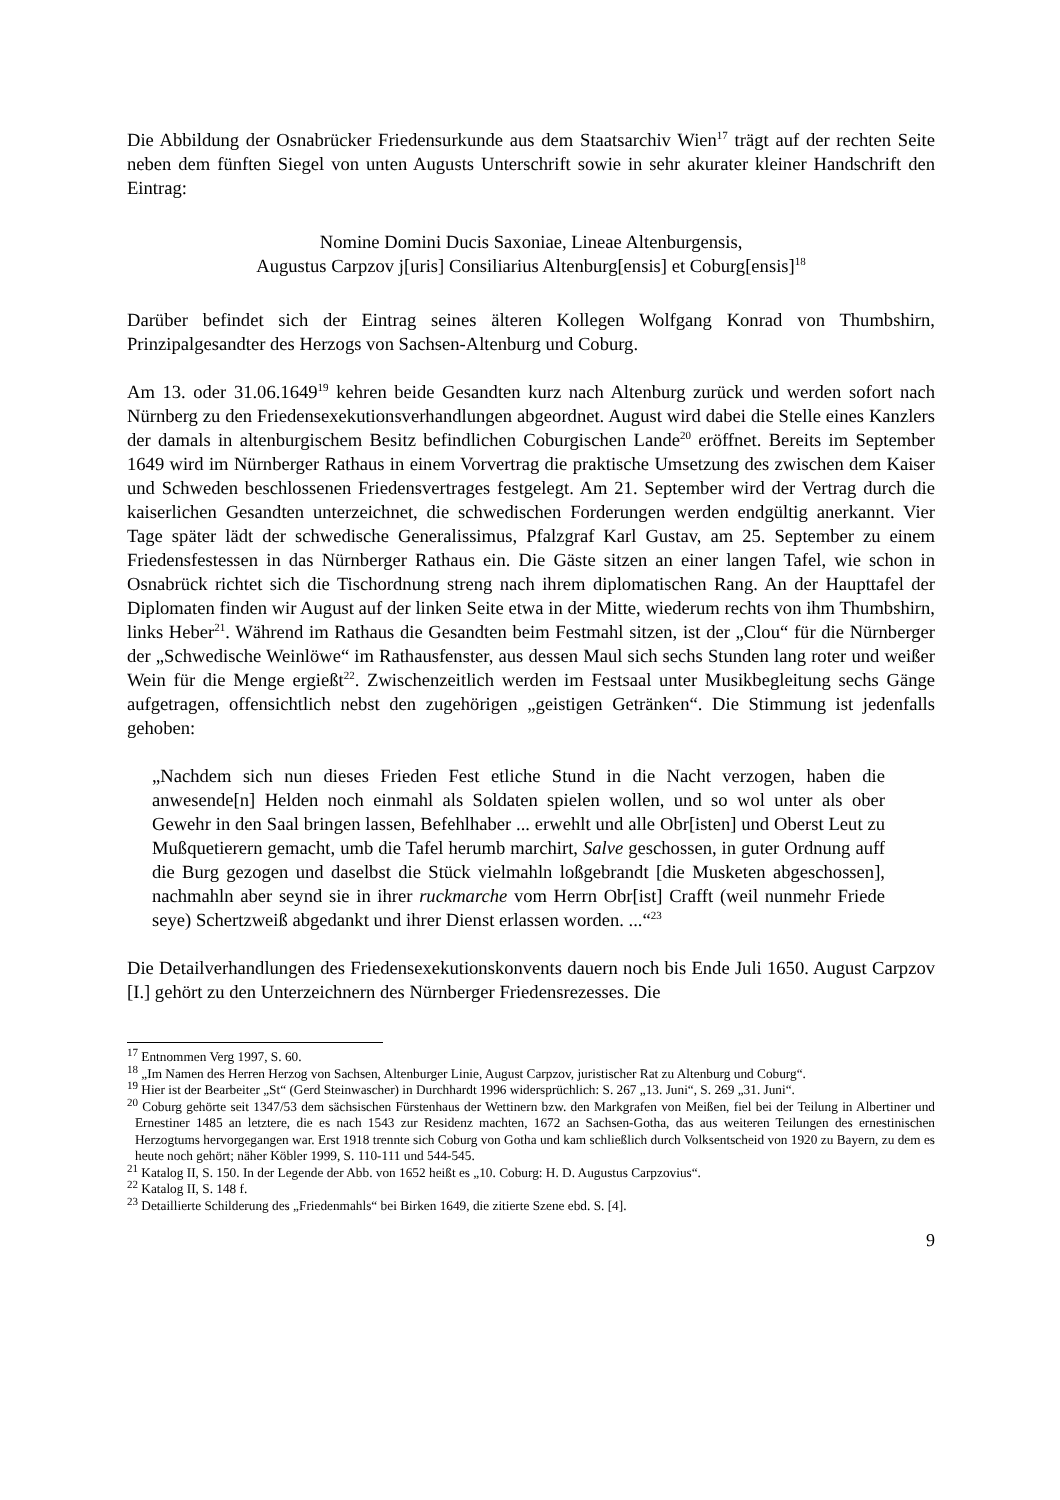Die Abbildung der Osnabrücker Friedensurkunde aus dem Staatsarchiv Wien<sup>17</sup> trägt auf der rechten Seite neben dem fünften Siegel von unten Augusts Unterschrift sowie in sehr akurater kleiner Handschrift den Eintrag:
Nomine Domini Ducis Saxoniae, Lineae Altenburgensis,
Augustus Carpzov j[uris] Consiliarius Altenburg[ensis] et Coburg[ensis]<sup>18</sup>
Darüber befindet sich der Eintrag seines älteren Kollegen Wolfgang Konrad von Thumbshirn, Prinzipalgesandter des Herzogs von Sachsen-Altenburg und Coburg.
Am 13. oder 31.06.1649<sup>19</sup> kehren beide Gesandten kurz nach Altenburg zurück und werden sofort nach Nürnberg zu den Friedensexekutionsverhandlungen abgeordnet. August wird dabei die Stelle eines Kanzlers der damals in altenburgischem Besitz befindlichen Coburgischen Lande<sup>20</sup> eröffnet. Bereits im September 1649 wird im Nürnberger Rathaus in einem Vorvertrag die praktische Umsetzung des zwischen dem Kaiser und Schweden beschlossenen Friedensvertrages festgelegt. Am 21. September wird der Vertrag durch die kaiserlichen Gesandten unterzeichnet, die schwedischen Forderungen werden endgültig anerkannt. Vier Tage später lädt der schwedische Generalissimus, Pfalzgraf Karl Gustav, am 25. September zu einem Friedensfestessen in das Nürnberger Rathaus ein. Die Gäste sitzen an einer langen Tafel, wie schon in Osnabrück richtet sich die Tischordnung streng nach ihrem diplomatischen Rang. An der Haupttafel der Diplomaten finden wir August auf der linken Seite etwa in der Mitte, wiederum rechts von ihm Thumbshirn, links Heber<sup>21</sup>. Während im Rathaus die Gesandten beim Festmahl sitzen, ist der „Clou“ für die Nürnberger der „Schwedische Weinlöwe“ im Rathausfenster, aus dessen Maul sich sechs Stunden lang roter und weißer Wein für die Menge ergießt<sup>22</sup>. Zwischenzeitlich werden im Festsaal unter Musikbegleitung sechs Gänge aufgetragen, offensichtlich nebst den zugehörigen „geistigen Getränken“. Die Stimmung ist jedenfalls gehoben:
„Nachdem sich nun dieses Frieden Fest etliche Stund in die Nacht verzogen, haben die anwesende[n] Helden noch einmahl als Soldaten spielen wollen, und so wol unter als ober Gewehr in den Saal bringen lassen, Befehlhaber ... erwehlt und alle Obr[isten] und Oberst Leut zu Mußquetierern gemacht, umb die Tafel herumb marchirt, Salve geschossen, in guter Ordnung auff die Burg gezogen und daselbst die Stück vielmahln loßgebrandt [die Musketen abgeschossen], nachmahln aber seynd sie in ihrer ruckmarche vom Herrn Obr[ist] Crafft (weil nunmehr Friede seye) Schertzweiß abgedankt und ihrer Dienst erlassen worden. ...“<sup>23</sup>
Die Detailverhandlungen des Friedensexekutionskonvents dauern noch bis Ende Juli 1650. August Carpzov [I.] gehört zu den Unterzeichnern des Nürnberger Friedensrezesses. Die
<sup>17</sup> Entnommen Verg 1997, S. 60.
<sup>18</sup> „Im Namen des Herren Herzog von Sachsen, Altenburger Linie, August Carpzov, juristischer Rat zu Altenburg und Coburg“.
<sup>19</sup> Hier ist der Bearbeiter „St“ (Gerd Steinwascher) in Durchhardt 1996 widersprüchlich: S. 267 „13. Juni“, S. 269 „31. Juni“.
<sup>20</sup> Coburg gehörte seit 1347/53 dem sächsischen Fürstenhaus der Wettinern bzw. den Markgrafen von Meißen, fiel bei der Teilung in Albertiner und Ernestiner 1485 an letztere, die es nach 1543 zur Residenz machten, 1672 an Sachsen-Gotha, das aus weiteren Teilungen des ernestinischen Herzogtums hervorgegangen war. Erst 1918 trennte sich Coburg von Gotha und kam schließlich durch Volksentscheid von 1920 zu Bayern, zu dem es heute noch gehört; näher Köbler 1999, S. 110-111 und 544-545.
<sup>21</sup> Katalog II, S. 150. In der Legende der Abb. von 1652 heißt es „10. Coburg: H. D. Augustus Carpzovius“.
<sup>22</sup> Katalog II, S. 148 f.
<sup>23</sup> Detaillierte Schilderung des „Friedenmahls“ bei Birken 1649, die zitierte Szene ebd. S. [4].
9